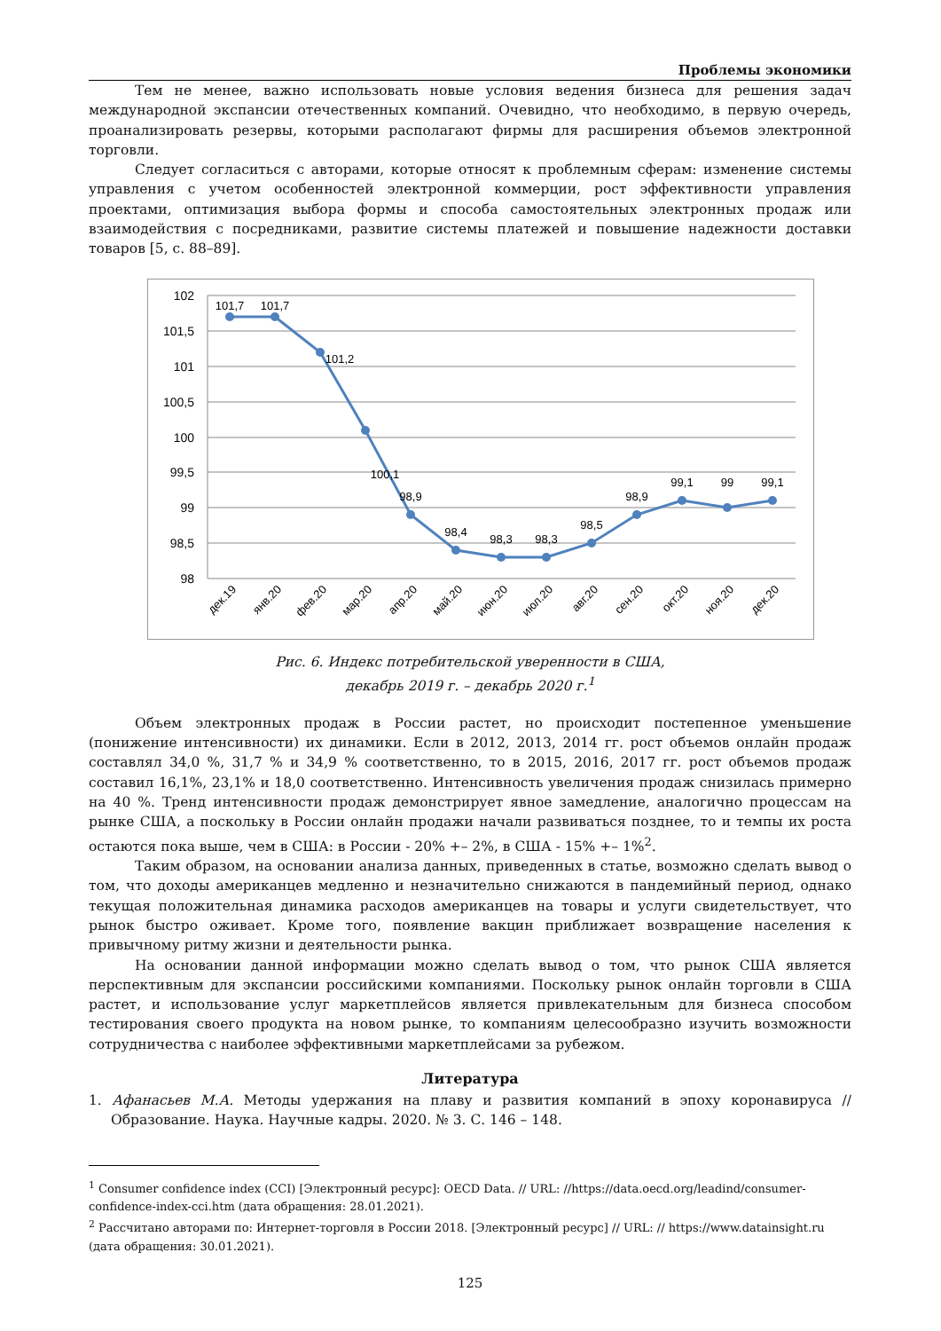Проблемы экономики
Тем не менее, важно использовать новые условия ведения бизнеса для решения задач международной экспансии отечественных компаний. Очевидно, что необходимо, в первую очередь, проанализировать резервы, которыми располагают фирмы для расширения объемов электронной торговли.
Следует согласиться с авторами, которые относят к проблемным сферам: изменение системы управления с учетом особенностей электронной коммерции, рост эффективности управления проектами, оптимизация выбора формы и способа самостоятельных электронных продаж или взаимодействия с посредниками, развитие системы платежей и повышение надежности доставки товаров [5, с. 88–89].
102
101,5
101
100,5
100
99,5
99
98,5
98
101,7
101,7
101,2
100,1
98,9
98,4
98,3
98,3
98,5
98,9
99,1
99
99,1
дек.19
янв.20
фев.20
мар.20
апр.20
май.20
июн.20
июл.20
авг.20
сен.20
окт.20
ноя.20
дек.20
Рис. 6. Индекс потребительской уверенности в США,
декабрь 2019 г. – декабрь 2020 г.<sup>1</sup>
Объем электронных продаж в России растет, но происходит постепенное уменьшение (понижение интенсивности) их динамики. Если в 2012, 2013, 2014 гг. рост объемов онлайн продаж составлял 34,0 %, 31,7 % и 34,9 % соответственно, то в 2015, 2016, 2017 гг. рост объемов продаж составил 16,1%, 23,1% и 18,0 соответственно. Интенсивность увеличения продаж снизилась примерно на 40 %. Тренд интенсивности продаж демонстрирует явное замедление, аналогично процессам на рынке США, а поскольку в России онлайн продажи начали развиваться позднее, то и темпы их роста остаются пока выше, чем в США: в России - 20% +– 2%, в США - 15% +– 1%<sup>2</sup>.
Таким образом, на основании анализа данных, приведенных в статье, возможно сделать вывод о том, что доходы американцев медленно и незначительно снижаются в пандемийный период, однако текущая положительная динамика расходов американцев на товары и услуги свидетельствует, что рынок быстро оживает. Кроме того, появление вакцин приближает возвращение населения к привычному ритму жизни и деятельности рынка.
На основании данной информации можно сделать вывод о том, что рынок США является перспективным для экспансии российскими компаниями. Поскольку рынок онлайн торговли в США растет, и использование услуг маркетплейсов является привлекательным для бизнеса способом тестирования своего продукта на новом рынке, то компаниям целесообразно изучить возможности сотрудничества с наиболее эффективными маркетплейсами за рубежом.
Литература
1. Афанасьев М.А. Методы удержания на плаву и развития компаний в эпоху коронавируса // Образование. Наука. Научные кадры. 2020. № 3. С. 146 – 148.
<sup>1</sup> Consumer confidence index (CCI) [Электронный ресурс]: OECD Data. // URL: //https://data.oecd.org/leadind/consumer-confidence-index-cci.htm (дата обращения: 28.01.2021).
<sup>2</sup> Рассчитано авторами по: Интернет-торговля в России 2018. [Электронный ресурс] // URL: // https://www.datainsight.ru (дата обращения: 30.01.2021).
125